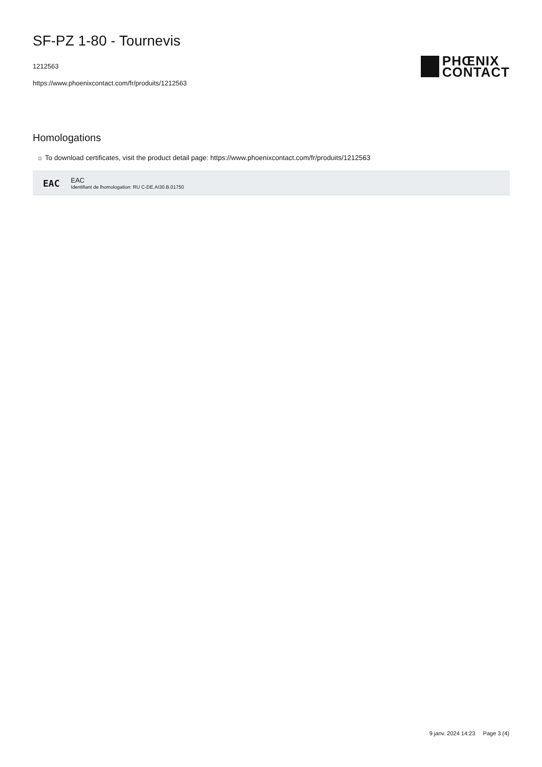SF-PZ 1-80 - Tournevis
1212563
https://www.phoenixcontact.com/fr/produits/1212563
PHŒNIX
CONTACT
Homologations
☼ To download certificates, visit the product detail page: https://www.phoenixcontact.com/fr/produits/1212563
EAC
EAC
Identifiant de lhomologation: RU C-DE.AI30.B.01750
9 janv. 2024 14:23 Page 3 (4)